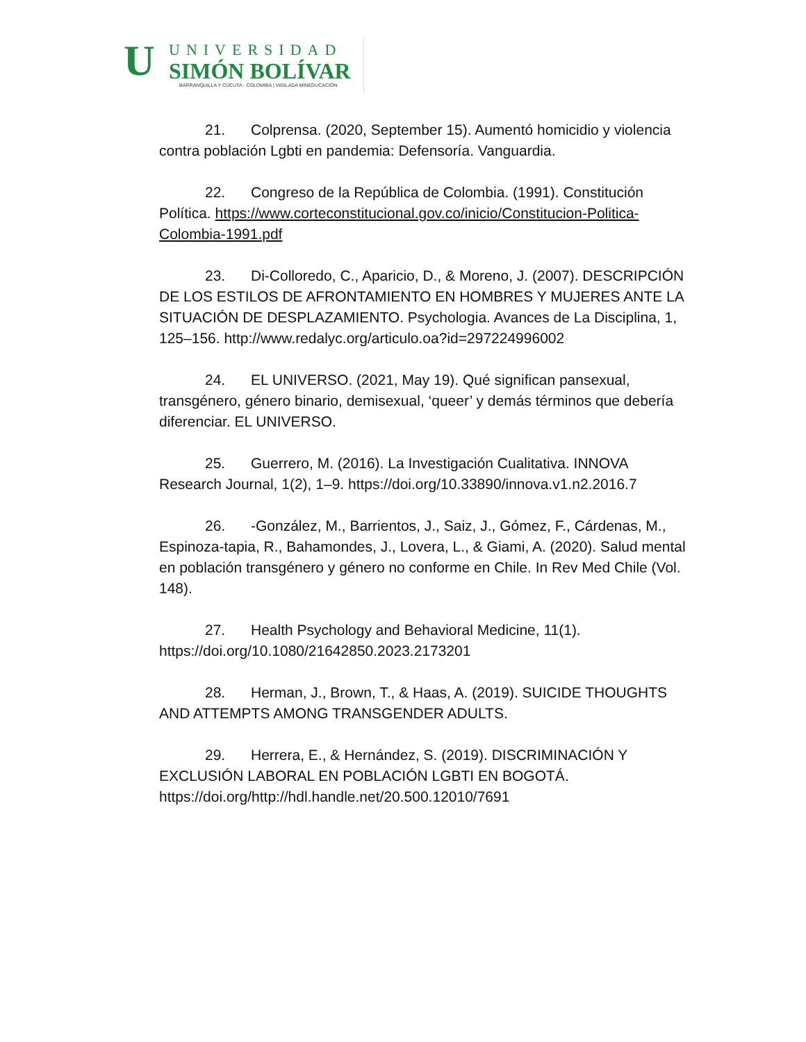U
UNIVERSIDAD
SIMÓN BOLÍVAR
BARRANQUILLA Y CÚCUTA - COLOMBIA | VIGILADA MINEDUCACIÓN
21. Colprensa. (2020, September 15). Aumentó homicidio y violencia contra población Lgbti en pandemia: Defensoría. Vanguardia.
22. Congreso de la República de Colombia. (1991). Constitución Política. https://www.corteconstitucional.gov.co/inicio/Constitucion-Politica-Colombia-1991.pdf
23. Di-Colloredo, C., Aparicio, D., & Moreno, J. (2007). DESCRIPCIÓN DE LOS ESTILOS DE AFRONTAMIENTO EN HOMBRES Y MUJERES ANTE LA SITUACIÓN DE DESPLAZAMIENTO. Psychologia. Avances de La Disciplina, 1, 125–156. http://www.redalyc.org/articulo.oa?id=297224996002
24. EL UNIVERSO. (2021, May 19). Qué significan pansexual, transgénero, género binario, demisexual, ‘queer’ y demás términos que debería diferenciar. EL UNIVERSO.
25. Guerrero, M. (2016). La Investigación Cualitativa. INNOVA Research Journal, 1(2), 1–9. https://doi.org/10.33890/innova.v1.n2.2016.7
26. -González, M., Barrientos, J., Saiz, J., Gómez, F., Cárdenas, M., Espinoza-tapia, R., Bahamondes, J., Lovera, L., & Giami, A. (2020). Salud mental en población transgénero y género no conforme en Chile. In Rev Med Chile (Vol. 148).
27. Health Psychology and Behavioral Medicine, 11(1). https://doi.org/10.1080/21642850.2023.2173201
28. Herman, J., Brown, T., & Haas, A. (2019). SUICIDE THOUGHTS AND ATTEMPTS AMONG TRANSGENDER ADULTS.
29. Herrera, E., & Hernández, S. (2019). DISCRIMINACIÓN Y EXCLUSIÓN LABORAL EN POBLACIÓN LGBTI EN BOGOTÁ. https://doi.org/http://hdl.handle.net/20.500.12010/7691